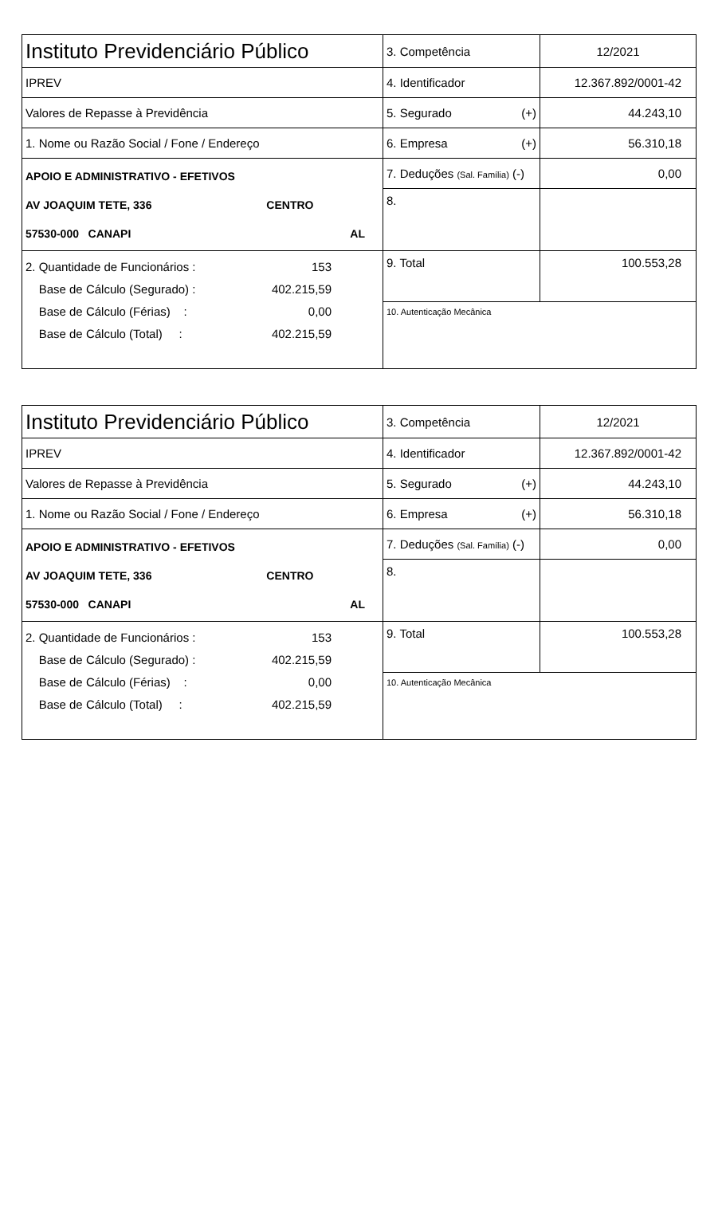| Instituto Previdenciário Público | 3. Competência | 12/2021 |
| IPREV | 4. Identificador | 12.367.892/0001-42 |
| Valores de Repasse à Previdência | 5. Segurado (+) | 44.243,10 |
| 1. Nome ou Razão Social / Fone / Endereço | 6. Empresa (+) | 56.310,18 |
| APOIO E ADMINISTRATIVO - EFETIVOS AV JOAQUIM TETE, 336 CENTRO 57530-000 CANAPI AL | 7. Deduções (Sal. Família) (-) | 0,00 |
| | 8. | |
| 2. Quantidade de Funcionários : 153 Base de Cálculo (Segurado) : 402.215,59 Base de Cálculo (Férias) : 0,00 Base de Cálculo (Total) : 402.215,59 | 9. Total | 100.553,28 |
| | 10. Autenticação Mecânica | |
| Instituto Previdenciário Público | 3. Competência | 12/2021 |
| IPREV | 4. Identificador | 12.367.892/0001-42 |
| Valores de Repasse à Previdência | 5. Segurado (+) | 44.243,10 |
| 1. Nome ou Razão Social / Fone / Endereço | 6. Empresa (+) | 56.310,18 |
| APOIO E ADMINISTRATIVO - EFETIVOS AV JOAQUIM TETE, 336 CENTRO 57530-000 CANAPI AL | 7. Deduções (Sal. Família) (-) | 0,00 |
| | 8. | |
| 2. Quantidade de Funcionários : 153 Base de Cálculo (Segurado) : 402.215,59 Base de Cálculo (Férias) : 0,00 Base de Cálculo (Total) : 402.215,59 | 9. Total | 100.553,28 |
| | 10. Autenticação Mecânica | |